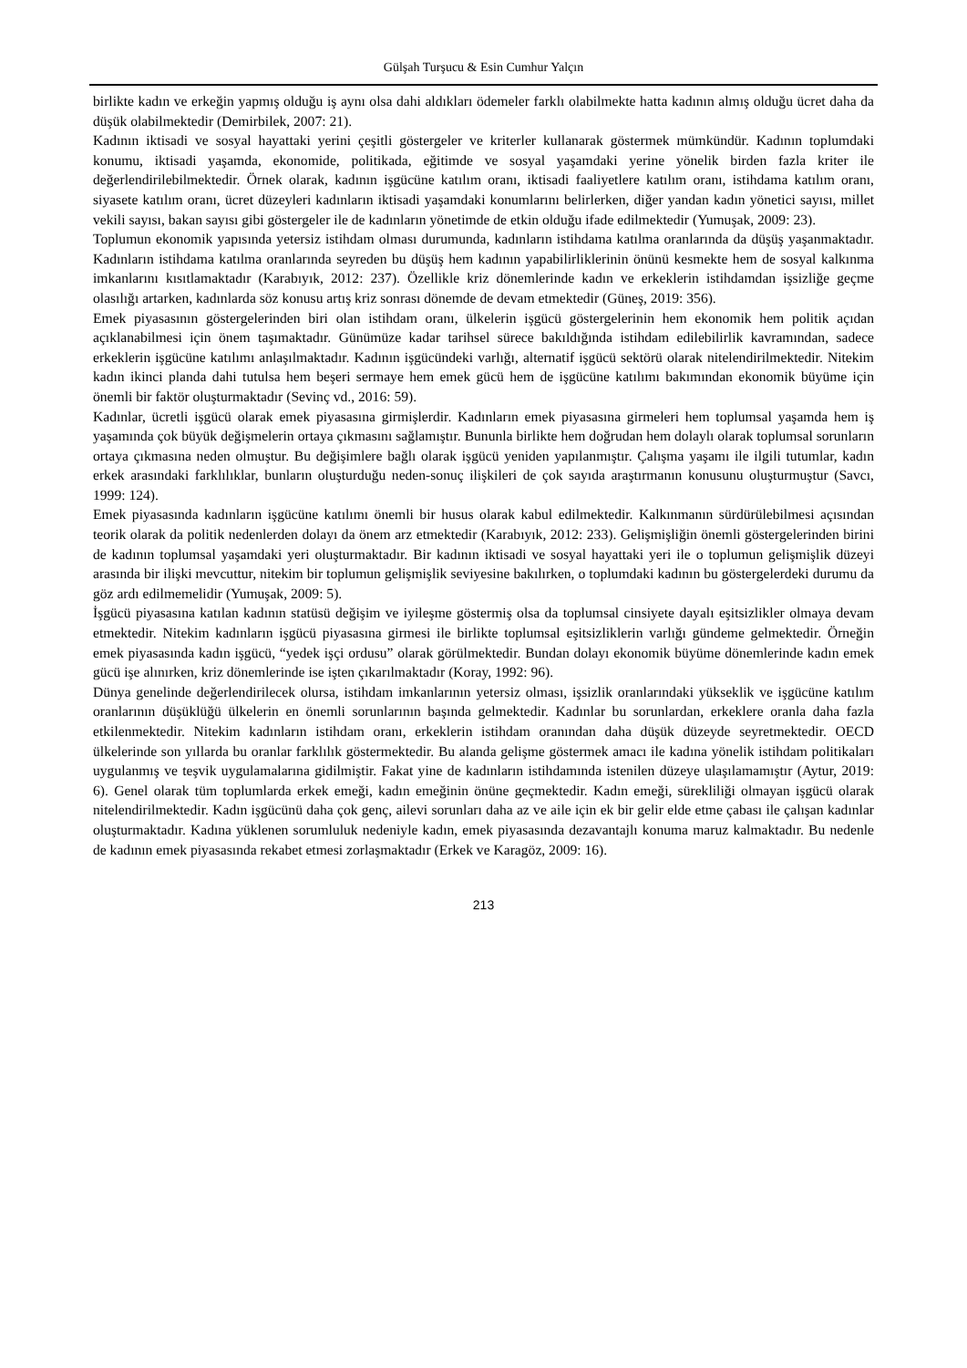Gülşah Turşucu & Esin Cumhur Yalçın
birlikte kadın ve erkeğin yapmış olduğu iş aynı olsa dahi aldıkları ödemeler farklı olabilmekte hatta kadının almış olduğu ücret daha da düşük olabilmektedir (Demirbilek, 2007: 21).
Kadının iktisadi ve sosyal hayattaki yerini çeşitli göstergeler ve kriterler kullanarak göstermek mümkündür. Kadının toplumdaki konumu, iktisadi yaşamda, ekonomide, politikada, eğitimde ve sosyal yaşamdaki yerine yönelik birden fazla kriter ile değerlendirilebilmektedir. Örnek olarak, kadının işgücüne katılım oranı, iktisadi faaliyetlere katılım oranı, istihdama katılım oranı, siyasete katılım oranı, ücret düzeyleri kadınların iktisadi yaşamdaki konumlarını belirlerken, diğer yandan kadın yönetici sayısı, millet vekili sayısı, bakan sayısı gibi göstergeler ile de kadınların yönetimde de etkin olduğu ifade edilmektedir (Yumuşak, 2009: 23).
Toplumun ekonomik yapısında yetersiz istihdam olması durumunda, kadınların istihdama katılma oranlarında da düşüş yaşanmaktadır. Kadınların istihdama katılma oranlarında seyreden bu düşüş hem kadının yapabilirliklerinin önünü kesmekte hem de sosyal kalkınma imkanlarını kısıtlamaktadır (Karabıyık, 2012: 237). Özellikle kriz dönemlerinde kadın ve erkeklerin istihdamdan işsizliğe geçme olasılığı artarken, kadınlarda söz konusu artış kriz sonrası dönemde de devam etmektedir (Güneş, 2019: 356).
Emek piyasasının göstergelerinden biri olan istihdam oranı, ülkelerin işgücü göstergelerinin hem ekonomik hem politik açıdan açıklanabilmesi için önem taşımaktadır. Günümüze kadar tarihsel sürece bakıldığında istihdam edilebilirlik kavramından, sadece erkeklerin işgücüne katılımı anlaşılmaktadır. Kadının işgücündeki varlığı, alternatif işgücü sektörü olarak nitelendirilmektedir. Nitekim kadın ikinci planda dahi tutulsa hem beşeri sermaye hem emek gücü hem de işgücüne katılımı bakımından ekonomik büyüme için önemli bir faktör oluşturmaktadır (Sevinç vd., 2016: 59).
Kadınlar, ücretli işgücü olarak emek piyasasına girmişlerdir. Kadınların emek piyasasına girmeleri hem toplumsal yaşamda hem iş yaşamında çok büyük değişmelerin ortaya çıkmasını sağlamıştır. Bununla birlikte hem doğrudan hem dolaylı olarak toplumsal sorunların ortaya çıkmasına neden olmuştur. Bu değişimlere bağlı olarak işgücü yeniden yapılanmıştır. Çalışma yaşamı ile ilgili tutumlar, kadın erkek arasındaki farklılıklar, bunların oluşturduğu neden-sonuç ilişkileri de çok sayıda araştırmanın konusunu oluşturmuştur (Savcı, 1999: 124).
Emek piyasasında kadınların işgücüne katılımı önemli bir husus olarak kabul edilmektedir. Kalkınmanın sürdürülebilmesi açısından teorik olarak da politik nedenlerden dolayı da önem arz etmektedir (Karabıyık, 2012: 233). Gelişmişliğin önemli göstergelerinden birini de kadının toplumsal yaşamdaki yeri oluşturmaktadır. Bir kadının iktisadi ve sosyal hayattaki yeri ile o toplumun gelişmişlik düzeyi arasında bir ilişki mevcuttur, nitekim bir toplumun gelişmişlik seviyesine bakılırken, o toplumdaki kadının bu göstergelerdeki durumu da göz ardı edilmemelidir (Yumuşak, 2009: 5).
İşgücü piyasasına katılan kadının statüsü değişim ve iyileşme göstermiş olsa da toplumsal cinsiyete dayalı eşitsizlikler olmaya devam etmektedir. Nitekim kadınların işgücü piyasasına girmesi ile birlikte toplumsal eşitsizliklerin varlığı gündeme gelmektedir. Örneğin emek piyasasında kadın işgücü, “yedek işçi ordusu” olarak görülmektedir. Bundan dolayı ekonomik büyüme dönemlerinde kadın emek gücü işe alınırken, kriz dönemlerinde ise işten çıkarılmaktadır (Koray, 1992: 96).
Dünya genelinde değerlendirilecek olursa, istihdam imkanlarının yetersiz olması, işsizlik oranlarındaki yükseklik ve işgücüne katılım oranlarının düşüklüğü ülkelerin en önemli sorunlarının başında gelmektedir. Kadınlar bu sorunlardan, erkeklere oranla daha fazla etkilenmektedir. Nitekim kadınların istihdam oranı, erkeklerin istihdam oranından daha düşük düzeyde seyretmektedir. OECD ülkelerinde son yıllarda bu oranlar farklılık göstermektedir. Bu alanda gelişme göstermek amacı ile kadına yönelik istihdam politikaları uygulanmış ve teşvik uygulamalarına gidilmiştir. Fakat yine de kadınların istihdamında istenilen düzeye ulaşılamamıştır (Aytur, 2019: 6). Genel olarak tüm toplumlarda erkek emeği, kadın emeğinin önüne geçmektedir. Kadın emeği, sürekliliği olmayan işgücü olarak nitelendirilmektedir. Kadın işgücünü daha çok genç, ailevi sorunları daha az ve aile için ek bir gelir elde etme çabası ile çalışan kadınlar oluşturmaktadır. Kadına yüklenen sorumluluk nedeniyle kadın, emek piyasasında dezavantajlı konuma maruz kalmaktadır. Bu nedenle de kadının emek piyasasında rekabet etmesi zorlaşmaktadır (Erkek ve Karagöz, 2009: 16).
213